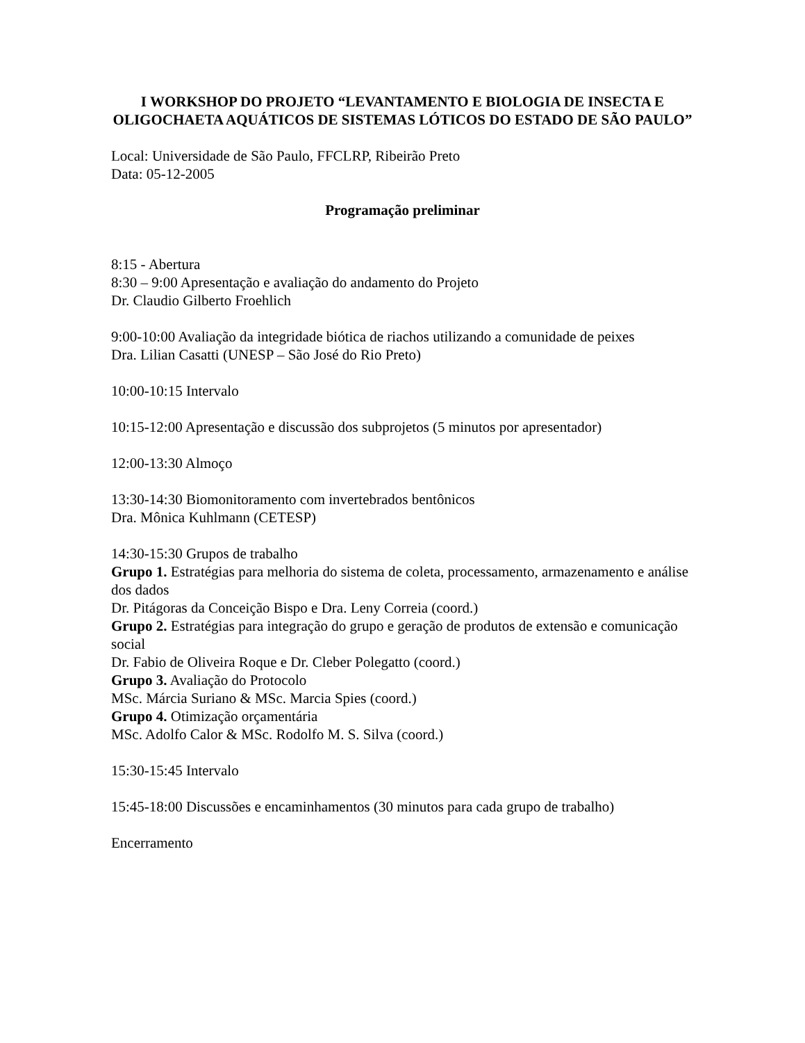I WORKSHOP DO PROJETO “LEVANTAMENTO E BIOLOGIA DE INSECTA E OLIGOCHAETA AQUÁTICOS DE SISTEMAS LÓTICOS DO ESTADO DE SÃO PAULO”
Local: Universidade de São Paulo, FFCLRP, Ribeirão Preto
Data: 05-12-2005
Programação preliminar
8:15 - Abertura
8:30 – 9:00 Apresentação e avaliação do andamento do Projeto
Dr. Claudio Gilberto Froehlich
9:00-10:00 Avaliação da integridade biótica de riachos utilizando a comunidade de peixes
Dra. Lilian Casatti (UNESP – São José do Rio Preto)
10:00-10:15 Intervalo
10:15-12:00 Apresentação e discussão dos subprojetos (5 minutos por apresentador)
12:00-13:30 Almoço
13:30-14:30 Biomonitoramento com invertebrados bentônicos
Dra. Mônica Kuhlmann (CETESP)
14:30-15:30 Grupos de trabalho
Grupo 1. Estratégias para melhoria do sistema de coleta, processamento, armazenamento e análise dos dados
Dr. Pitágoras da Conceição Bispo e Dra. Leny Correia (coord.)
Grupo 2. Estratégias para integração do grupo e geração de produtos de extensão e comunicação social
Dr. Fabio de Oliveira Roque e Dr. Cleber Polegatto (coord.)
Grupo 3. Avaliação do Protocolo
MSc. Márcia Suriano & MSc. Marcia Spies (coord.)
Grupo 4. Otimização orçamentária
MSc. Adolfo Calor & MSc. Rodolfo M. S. Silva (coord.)
15:30-15:45 Intervalo
15:45-18:00 Discussões e encaminhamentos (30 minutos para cada grupo de trabalho)
Encerramento